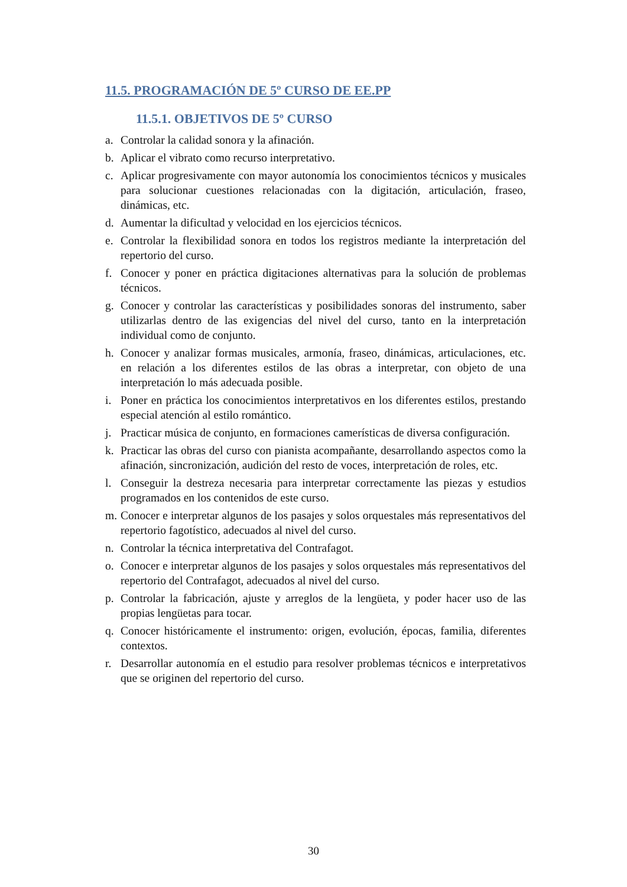11.5. PROGRAMACIÓN DE 5º CURSO DE EE.PP
11.5.1. OBJETIVOS DE 5º CURSO
a. Controlar la calidad sonora y la afinación.
b. Aplicar el vibrato como recurso interpretativo.
c. Aplicar progresivamente con mayor autonomía los conocimientos técnicos y musicales para solucionar cuestiones relacionadas con la digitación, articulación, fraseo, dinámicas, etc.
d. Aumentar la dificultad y velocidad en los ejercicios técnicos.
e. Controlar la flexibilidad sonora en todos los registros mediante la interpretación del repertorio del curso.
f. Conocer y poner en práctica digitaciones alternativas para la solución de problemas técnicos.
g. Conocer y controlar las características y posibilidades sonoras del instrumento, saber utilizarlas dentro de las exigencias del nivel del curso, tanto en la interpretación individual como de conjunto.
h. Conocer y analizar formas musicales, armonía, fraseo, dinámicas, articulaciones, etc. en relación a los diferentes estilos de las obras a interpretar, con objeto de una interpretación lo más adecuada posible.
i. Poner en práctica los conocimientos interpretativos en los diferentes estilos, prestando especial atención al estilo romántico.
j. Practicar música de conjunto, en formaciones camerísticas de diversa configuración.
k. Practicar las obras del curso con pianista acompañante, desarrollando aspectos como la afinación, sincronización, audición del resto de voces, interpretación de roles, etc.
l. Conseguir la destreza necesaria para interpretar correctamente las piezas y estudios programados en los contenidos de este curso.
m. Conocer e interpretar algunos de los pasajes y solos orquestales más representativos del repertorio fagotístico, adecuados al nivel del curso.
n. Controlar la técnica interpretativa del Contrafagot.
o. Conocer e interpretar algunos de los pasajes y solos orquestales más representativos del repertorio del Contrafagot, adecuados al nivel del curso.
p. Controlar la fabricación, ajuste y arreglos de la lengüeta, y poder hacer uso de las propias lengüetas para tocar.
q. Conocer históricamente el instrumento: origen, evolución, épocas, familia, diferentes contextos.
r. Desarrollar autonomía en el estudio para resolver problemas técnicos e interpretativos que se originen del repertorio del curso.
30